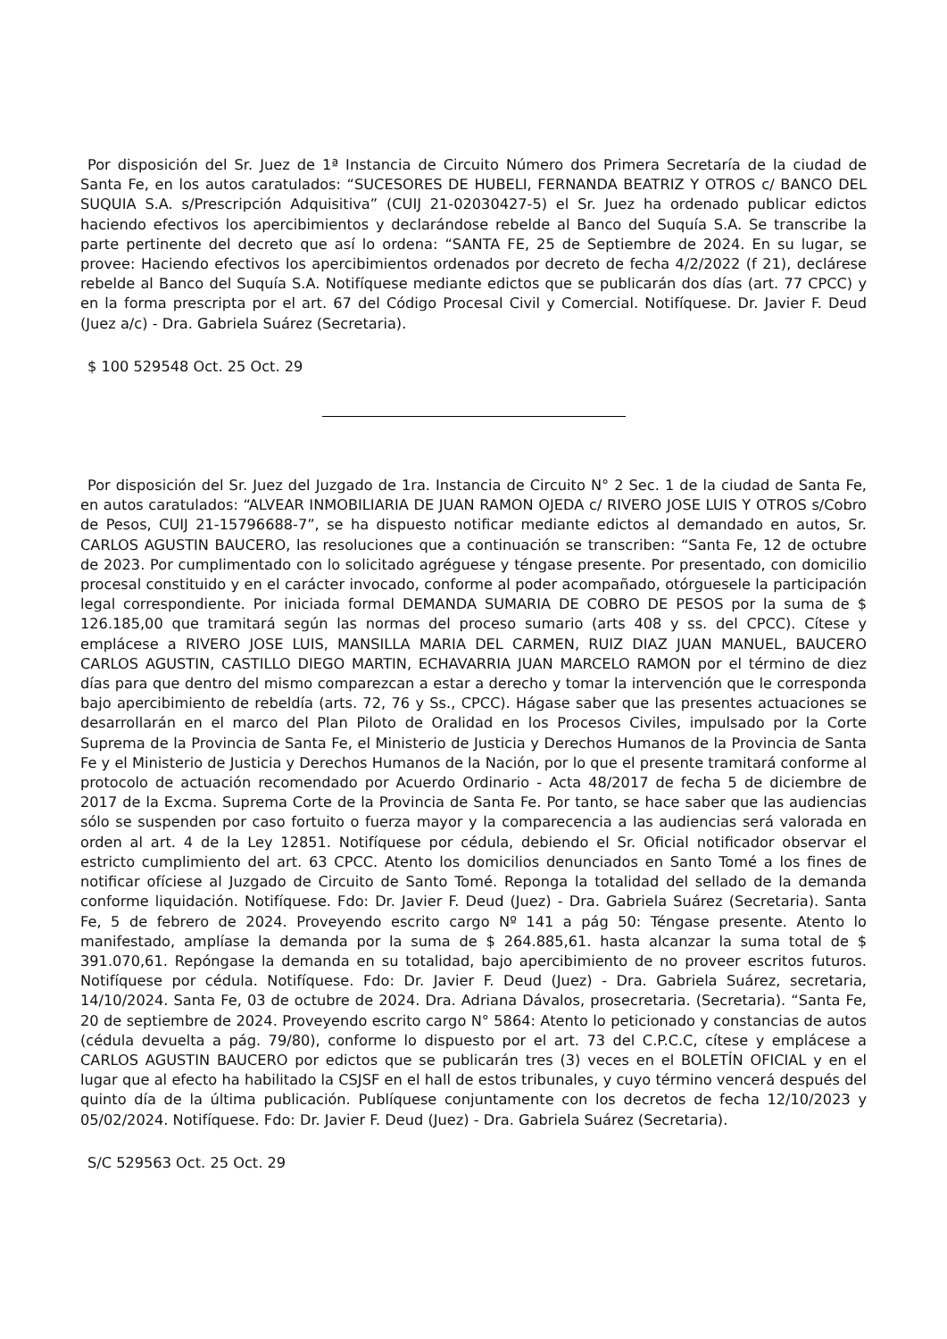Por disposición del Sr. Juez de 1ª Instancia de Circuito Número dos Primera Secretaría de la ciudad de Santa Fe, en los autos caratulados: “SUCESORES DE HUBELI, FERNANDA BEATRIZ Y OTROS c/ BANCO DEL SUQUIA S.A. s/Prescripción Adquisitiva” (CUIJ 21-02030427-5) el Sr. Juez ha ordenado publicar edictos haciendo efectivos los apercibimientos y declarándose rebelde al Banco del Suquía S.A. Se transcribe la parte pertinente del decreto que así lo ordena: “SANTA FE, 25 de Septiembre de 2024. En su lugar, se provee: Haciendo efectivos los apercibimientos ordenados por decreto de fecha 4/2/2022 (f 21), declárese rebelde al Banco del Suquía S.A. Notifíquese mediante edictos que se publicarán dos días (art. 77 CPCC) y en la forma prescripta por el art. 67 del Código Procesal Civil y Comercial. Notifíquese. Dr. Javier F. Deud (Juez a/c) - Dra. Gabriela Suárez (Secretaria).
$ 100 529548 Oct. 25 Oct. 29
Por disposición del Sr. Juez del Juzgado de 1ra. Instancia de Circuito N° 2 Sec. 1 de la ciudad de Santa Fe, en autos caratulados: “ALVEAR INMOBILIARIA DE JUAN RAMON OJEDA c/ RIVERO JOSE LUIS Y OTROS s/Cobro de Pesos, CUIJ 21-15796688-7”, se ha dispuesto notificar mediante edictos al demandado en autos, Sr. CARLOS AGUSTIN BAUCERO, las resoluciones que a continuación se transcriben: “Santa Fe, 12 de octubre de 2023. Por cumplimentado con lo solicitado agréguese y téngase presente. Por presentado, con domicilio procesal constituido y en el carácter invocado, conforme al poder acompañado, otórguesele la participación legal correspondiente. Por iniciada formal DEMANDA SUMARIA DE COBRO DE PESOS por la suma de $ 126.185,00 que tramitará según las normas del proceso sumario (arts 408 y ss. del CPCC). Cítese y emplácese a RIVERO JOSE LUIS, MANSILLA MARIA DEL CARMEN, RUIZ DIAZ JUAN MANUEL, BAUCERO CARLOS AGUSTIN, CASTILLO DIEGO MARTIN, ECHAVARRIA JUAN MARCELO RAMON por el término de diez días para que dentro del mismo comparezcan a estar a derecho y tomar la intervención que le corresponda bajo apercibimiento de rebeldía (arts. 72, 76 y Ss., CPCC). Hágase saber que las presentes actuaciones se desarrollarán en el marco del Plan Piloto de Oralidad en los Procesos Civiles, impulsado por la Corte Suprema de la Provincia de Santa Fe, el Ministerio de Justicia y Derechos Humanos de la Provincia de Santa Fe y el Ministerio de Justicia y Derechos Humanos de la Nación, por lo que el presente tramitará conforme al protocolo de actuación recomendado por Acuerdo Ordinario - Acta 48/2017 de fecha 5 de diciembre de 2017 de la Excma. Suprema Corte de la Provincia de Santa Fe. Por tanto, se hace saber que las audiencias sólo se suspenden por caso fortuito o fuerza mayor y la comparecencia a las audiencias será valorada en orden al art. 4 de la Ley 12851. Notifíquese por cédula, debiendo el Sr. Oficial notificador observar el estricto cumplimiento del art. 63 CPCC. Atento los domicilios denunciados en Santo Tomé a los fines de notificar ofíciese al Juzgado de Circuito de Santo Tomé. Reponga la totalidad del sellado de la demanda conforme liquidación. Notifíquese. Fdo: Dr. Javier F. Deud (Juez) - Dra. Gabriela Suárez (Secretaria). Santa Fe, 5 de febrero de 2024. Proveyendo escrito cargo Nº 141 a pág 50: Téngase presente. Atento lo manifestado, amplíase la demanda por la suma de $ 264.885,61. hasta alcanzar la suma total de $ 391.070,61. Repóngase la demanda en su totalidad, bajo apercibimiento de no proveer escritos futuros. Notifíquese por cédula. Notifíquese. Fdo: Dr. Javier F. Deud (Juez) - Dra. Gabriela Suárez, secretaria, 14/10/2024. Santa Fe, 03 de octubre de 2024. Dra. Adriana Dávalos, prosecretaria. (Secretaria). “Santa Fe, 20 de septiembre de 2024. Proveyendo escrito cargo N° 5864: Atento lo peticionado y constancias de autos (cédula devuelta a pág. 79/80), conforme lo dispuesto por el art. 73 del C.P.C.C, cítese y emplácese a CARLOS AGUSTIN BAUCERO por edictos que se publicarán tres (3) veces en el BOLETÍN OFICIAL y en el lugar que al efecto ha habilitado la CSJSF en el hall de estos tribunales, y cuyo término vencerá después del quinto día de la última publicación. Publíquese conjuntamente con los decretos de fecha 12/10/2023 y 05/02/2024. Notifíquese. Fdo: Dr. Javier F. Deud (Juez) - Dra. Gabriela Suárez (Secretaria).
S/C 529563 Oct. 25 Oct. 29